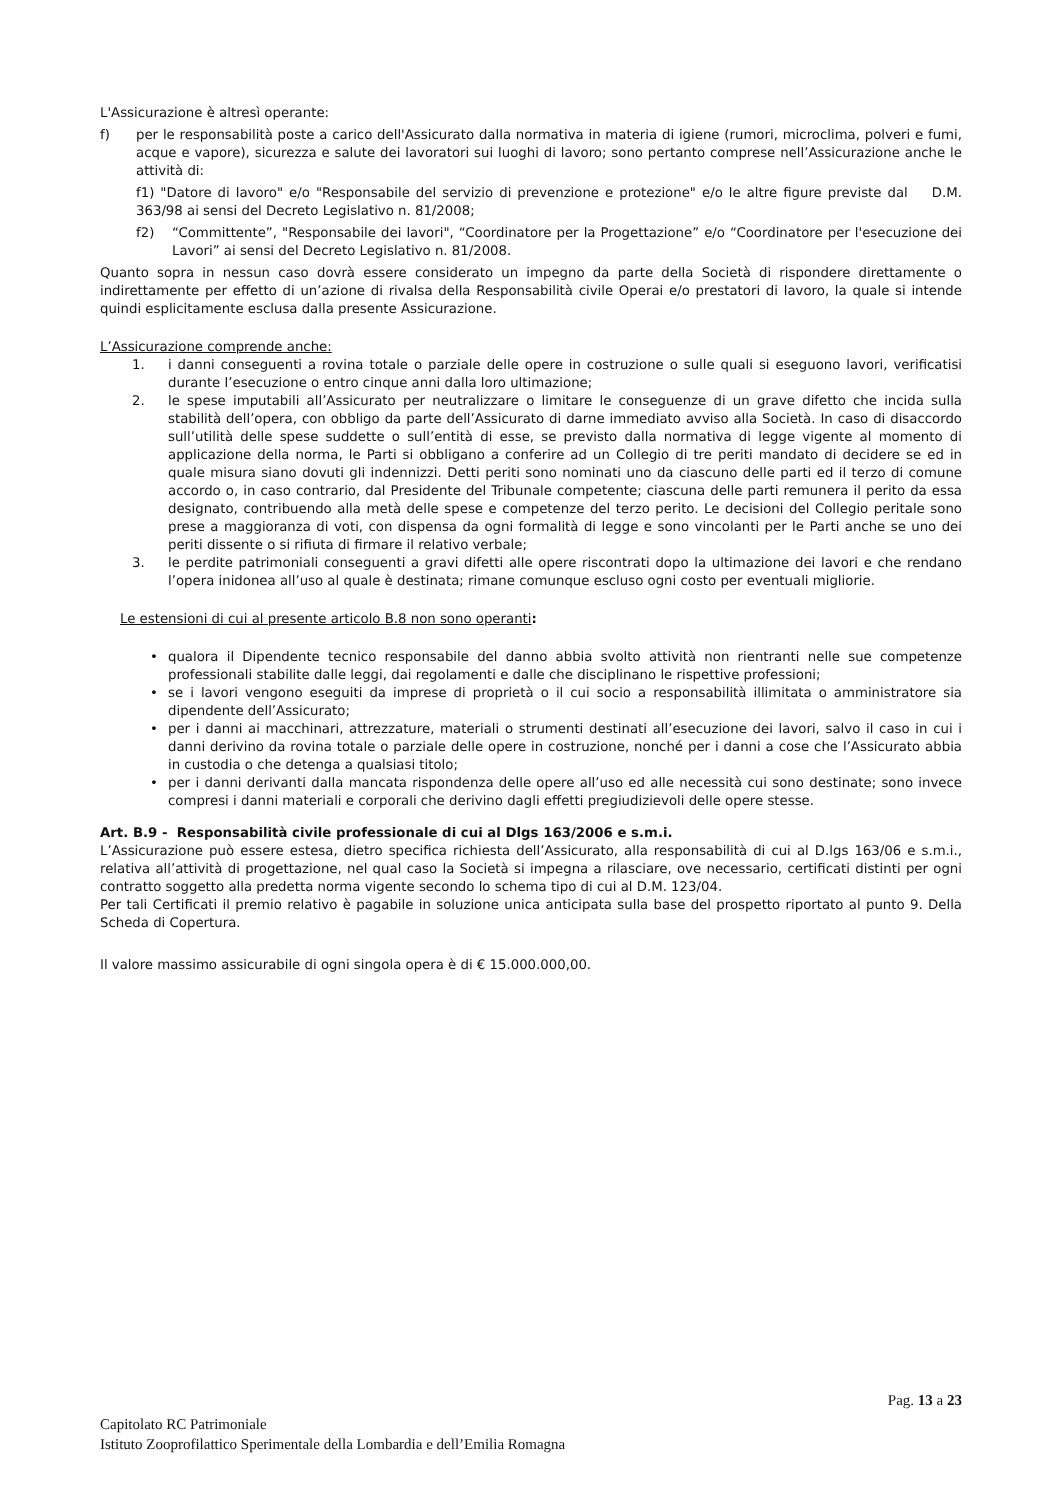L'Assicurazione è altresì operante:
f) per le responsabilità poste a carico dell'Assicurato dalla normativa in materia di igiene (rumori, microclima, polveri e fumi, acque e vapore), sicurezza e salute dei lavoratori sui luoghi di lavoro; sono pertanto comprese nell’Assicurazione anche le attività di:
f1) "Datore di lavoro" e/o "Responsabile del servizio di prevenzione e protezione" e/o le altre figure previste dal D.M. 363/98 ai sensi del Decreto Legislativo n. 81/2008;
f2) “Committente”, "Responsabile dei lavori", “Coordinatore per la Progettazione” e/o “Coordinatore per l'esecuzione dei Lavori” ai sensi del Decreto Legislativo n. 81/2008.
Quanto sopra in nessun caso dovrà essere considerato un impegno da parte della Società di rispondere direttamente o indirettamente per effetto di un’azione di rivalsa della Responsabilità civile Operai e/o prestatori di lavoro, la quale si intende quindi esplicitamente esclusa dalla presente Assicurazione.
L’Assicurazione comprende anche:
1. i danni conseguenti a rovina totale o parziale delle opere in costruzione o sulle quali si eseguono lavori, verificatisi durante l’esecuzione o entro cinque anni dalla loro ultimazione;
2. le spese imputabili all’Assicurato per neutralizzare o limitare le conseguenze di un grave difetto che incida sulla stabilità dell’opera, con obbligo da parte dell’Assicurato di darne immediato avviso alla Società. In caso di disaccordo sull’utilità delle spese suddette o sull’entità di esse, se previsto dalla normativa di legge vigente al momento di applicazione della norma, le Parti si obbligano a conferire ad un Collegio di tre periti mandato di decidere se ed in quale misura siano dovuti gli indennizzi. Detti periti sono nominati uno da ciascuno delle parti ed il terzo di comune accordo o, in caso contrario, dal Presidente del Tribunale competente; ciascuna delle parti remunera il perito da essa designato, contribuendo alla metà delle spese e competenze del terzo perito. Le decisioni del Collegio peritale sono prese a maggioranza di voti, con dispensa da ogni formalità di legge e sono vincolanti per le Parti anche se uno dei periti dissente o si rifiuta di firmare il relativo verbale;
3. le perdite patrimoniali conseguenti a gravi difetti alle opere riscontrati dopo la ultimazione dei lavori e che rendano l’opera inidonea all’uso al quale è destinata; rimane comunque escluso ogni costo per eventuali migliorie.
Le estensioni di cui al presente articolo B.8 non sono operanti:
• qualora il Dipendente tecnico responsabile del danno abbia svolto attività non rientranti nelle sue competenze professionali stabilite dalle leggi, dai regolamenti e dalle che disciplinano le rispettive professioni;
• se i lavori vengono eseguiti da imprese di proprietà o il cui socio a responsabilità illimitata o amministratore sia dipendente dell’Assicurato;
• per i danni ai macchinari, attrezzature, materiali o strumenti destinati all’esecuzione dei lavori, salvo il caso in cui i danni derivino da rovina totale o parziale delle opere in costruzione, nonché per i danni a cose che l’Assicurato abbia in custodia o che detenga a qualsiasi titolo;
• per i danni derivanti dalla mancata rispondenza delle opere all’uso ed alle necessità cui sono destinate; sono invece compresi i danni materiali e corporali che derivino dagli effetti pregiudizievoli delle opere stesse.
Art. B.9 - Responsabilità civile professionale di cui al Dlgs 163/2006 e s.m.i.
L’Assicurazione può essere estesa, dietro specifica richiesta dell’Assicurato, alla responsabilità di cui al D.lgs 163/06 e s.m.i., relativa all’attività di progettazione, nel qual caso la Società si impegna a rilasciare, ove necessario, certificati distinti per ogni contratto soggetto alla predetta norma vigente secondo lo schema tipo di cui al D.M. 123/04.
Per tali Certificati il premio relativo è pagabile in soluzione unica anticipata sulla base del prospetto riportato al punto 9. Della Scheda di Copertura.
Il valore massimo assicurabile di ogni singola opera è di € 15.000.000,00.
Pag. 13 a 23
Capitolato RC Patrimoniale
Istituto Zooprofilattico Sperimentale della Lombardia e dell’Emilia Romagna